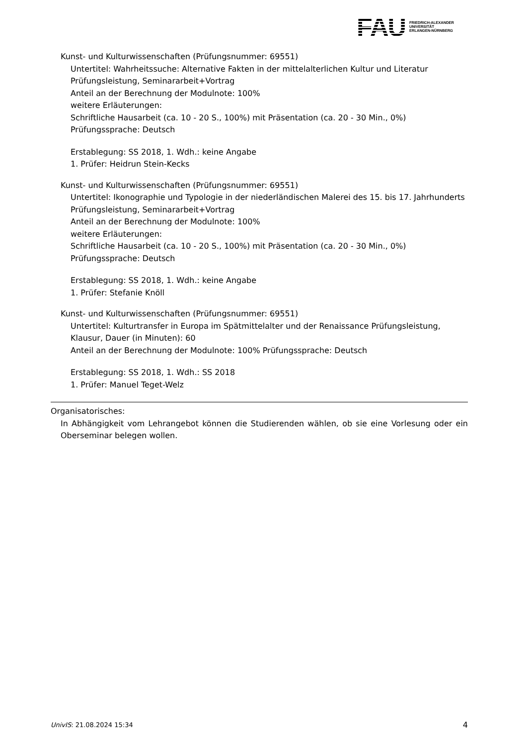FAU
FRIEDRICH-ALEXANDER
UNIVERSITÄT
ERLANGEN-NÜRNBERG
Kunst- und Kulturwissenschaften (Prüfungsnummer: 69551)
Untertitel: Wahrheitssuche: Alternative Fakten in der mittelalterlichen Kultur und Literatur Prüfungsleistung, Seminararbeit+Vortrag
Anteil an der Berechnung der Modulnote: 100%
weitere Erläuterungen:
Schriftliche Hausarbeit (ca. 10 - 20 S., 100%) mit Präsentation (ca. 20 - 30 Min., 0%)
Prüfungssprache: Deutsch
Erstablegung: SS 2018, 1. Wdh.: keine Angabe
1. Prüfer: Heidrun Stein-Kecks
Kunst- und Kulturwissenschaften (Prüfungsnummer: 69551)
Untertitel: Ikonographie und Typologie in der niederländischen Malerei des 15. bis 17. Jahrhunderts Prüfungsleistung, Seminararbeit+Vortrag
Anteil an der Berechnung der Modulnote: 100%
weitere Erläuterungen:
Schriftliche Hausarbeit (ca. 10 - 20 S., 100%) mit Präsentation (ca. 20 - 30 Min., 0%)
Prüfungssprache: Deutsch
Erstablegung: SS 2018, 1. Wdh.: keine Angabe
1. Prüfer: Stefanie Knöll
Kunst- und Kulturwissenschaften (Prüfungsnummer: 69551)
Untertitel: Kulturtransfer in Europa im Spätmittelalter und der Renaissance Prüfungsleistung, Klausur, Dauer (in Minuten): 60
Anteil an der Berechnung der Modulnote: 100% Prüfungssprache: Deutsch
Erstablegung: SS 2018, 1. Wdh.: SS 2018
1. Prüfer: Manuel Teget-Welz
Organisatorisches:
In Abhängigkeit vom Lehrangebot können die Studierenden wählen, ob sie eine Vorlesung oder ein Oberseminar belegen wollen.
UnivIS: 21.08.2024 15:34 4